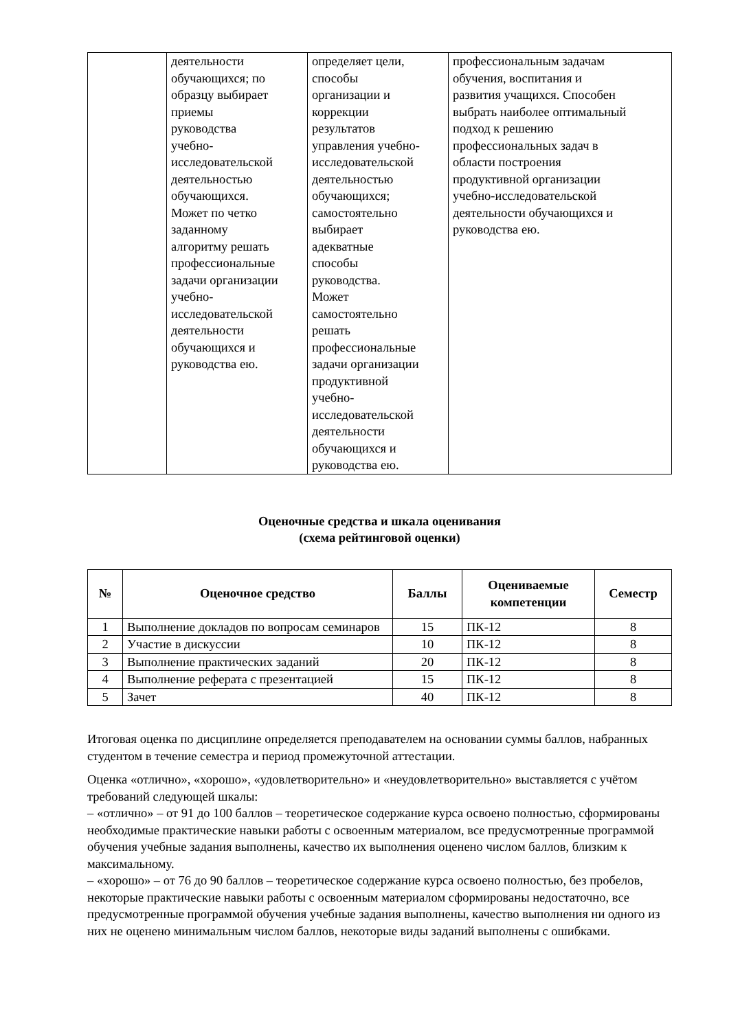| | деятельности обучающихся; по образцу выбирает приемы руководства учебно- исследовательской деятельностью обучающихся. Может по четко заданному алгоритму решать профессиональные задачи организации учебно- исследовательской деятельности обучающихся и руководства ею. | определяет цели, способы организации и коррекции результатов управления учебно- исследовательской деятельностью обучающихся; самостоятельно выбирает адекватные способы руководства. Может самостоятельно решать профессиональные задачи организации продуктивной учебно- исследовательской деятельности обучающихся и руководства ею. | профессиональным задачам обучения, воспитания и развития учащихся. Способен выбрать наиболее оптимальный подход к решению профессиональных задач в области построения продуктивной организации учебно-исследовательской деятельности обучающихся и руководства ею. |
Оценочные средства и шкала оценивания
(схема рейтинговой оценки)
| № | Оценочное средство | Баллы | Оцениваемые компетенции | Семестр |
| --- | --- | --- | --- | --- |
| 1 | Выполнение докладов по вопросам семинаров | 15 | ПК-12 | 8 |
| 2 | Участие в дискуссии | 10 | ПК-12 | 8 |
| 3 | Выполнение практических заданий | 20 | ПК-12 | 8 |
| 4 | Выполнение реферата с презентацией | 15 | ПК-12 | 8 |
| 5 | Зачет | 40 | ПК-12 | 8 |
Итоговая оценка по дисциплине определяется преподавателем на основании суммы баллов, набранных студентом в течение семестра и период промежуточной аттестации.
Оценка «отлично», «хорошо», «удовлетворительно» и «неудовлетворительно» выставляется с учётом требований следующей шкалы:
– «отлично» – от 91 до 100 баллов – теоретическое содержание курса освоено полностью, сформированы необходимые практические навыки работы с освоенным материалом, все предусмотренные программой обучения учебные задания выполнены, качество их выполнения оценено числом баллов, близким к максимальному.
– «хорошо» – от 76 до 90 баллов – теоретическое содержание курса освоено полностью, без пробелов, некоторые практические навыки работы с освоенным материалом сформированы недостаточно, все предусмотренные программой обучения учебные задания выполнены, качество выполнения ни одного из них не оценено минимальным числом баллов, некоторые виды заданий выполнены с ошибками.